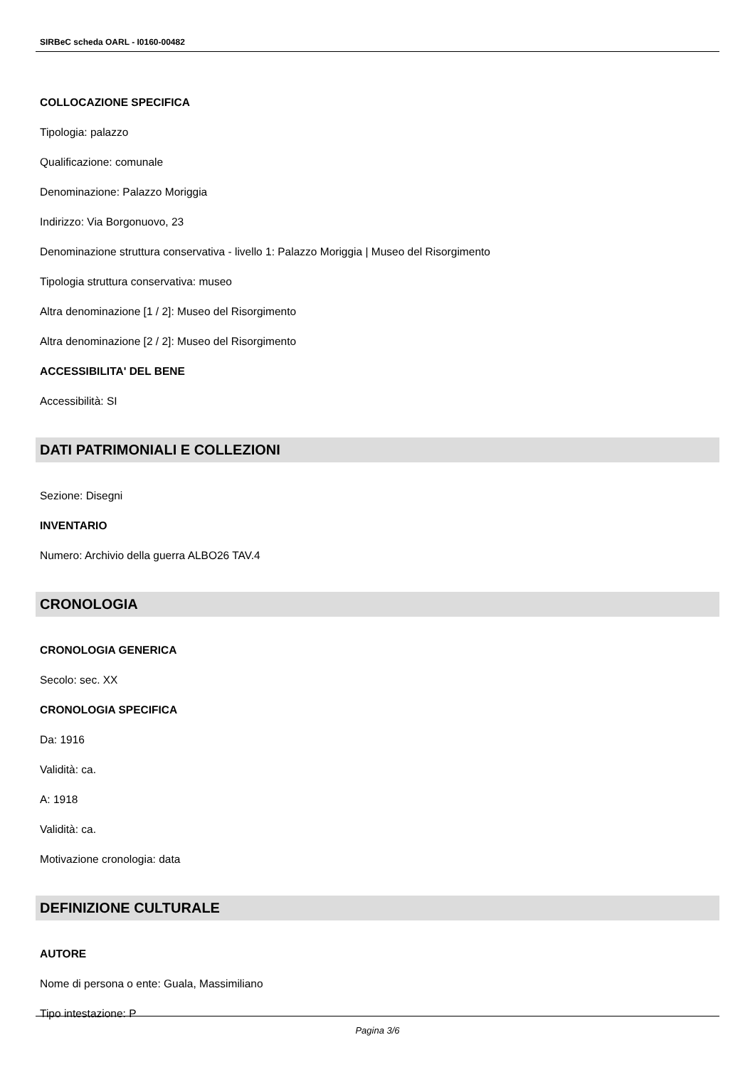SIRBeC scheda OARL - I0160-00482
COLLOCAZIONE SPECIFICA
Tipologia: palazzo
Qualificazione: comunale
Denominazione: Palazzo Moriggia
Indirizzo: Via Borgonuovo, 23
Denominazione struttura conservativa - livello 1: Palazzo Moriggia | Museo del Risorgimento
Tipologia struttura conservativa: museo
Altra denominazione [1 / 2]: Museo del Risorgimento
Altra denominazione [2 / 2]: Museo del Risorgimento
ACCESSIBILITA' DEL BENE
Accessibilità: SI
DATI PATRIMONIALI E COLLEZIONI
Sezione: Disegni
INVENTARIO
Numero: Archivio della guerra ALBO26 TAV.4
CRONOLOGIA
CRONOLOGIA GENERICA
Secolo: sec. XX
CRONOLOGIA SPECIFICA
Da: 1916
Validità: ca.
A: 1918
Validità: ca.
Motivazione cronologia: data
DEFINIZIONE CULTURALE
AUTORE
Nome di persona o ente: Guala, Massimiliano
Tipo intestazione: P
Pagina 3/6